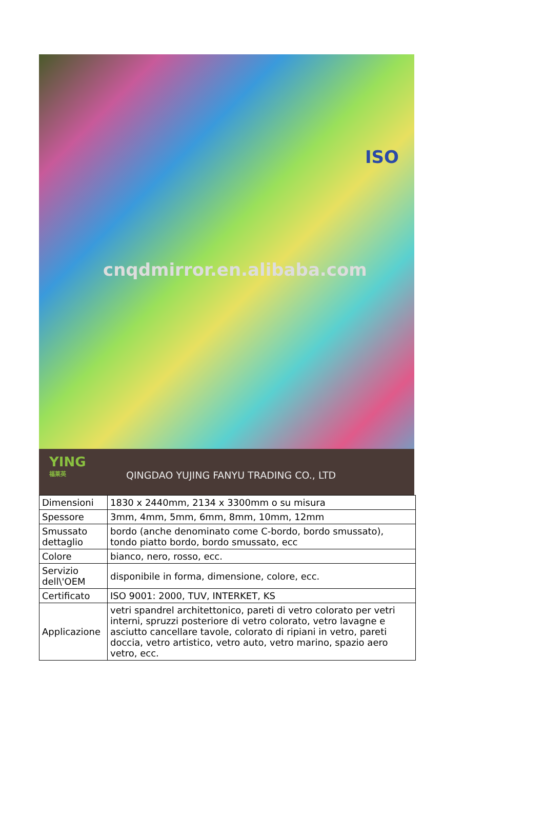cnqdmirror.en.alibaba.com
ISO
YING
福莱英
QINGDAO YUJING FANYU TRADING CO., LTD
| Dimensioni | 1830 x 2440mm, 2134 x 3300mm o su misura |
| Spessore | 3mm, 4mm, 5mm, 6mm, 8mm, 10mm, 12mm |
| Smussato dettaglio | bordo (anche denominato come C-bordo, bordo smussato), tondo piatto bordo, bordo smussato, ecc |
| Colore | bianco, nero, rosso, ecc. |
| Servizio dell\'OEM | disponibile in forma, dimensione, colore, ecc. |
| Certificato | ISO 9001: 2000, TUV, INTERKET, KS |
| Applicazione | vetri spandrel architettonico, pareti di vetro colorato per vetri interni, spruzzi posteriore di vetro colorato, vetro lavagne e asciutto cancellare tavole, colorato di ripiani in vetro, pareti doccia, vetro artistico, vetro auto, vetro marino, spazio aero vetro, ecc. |